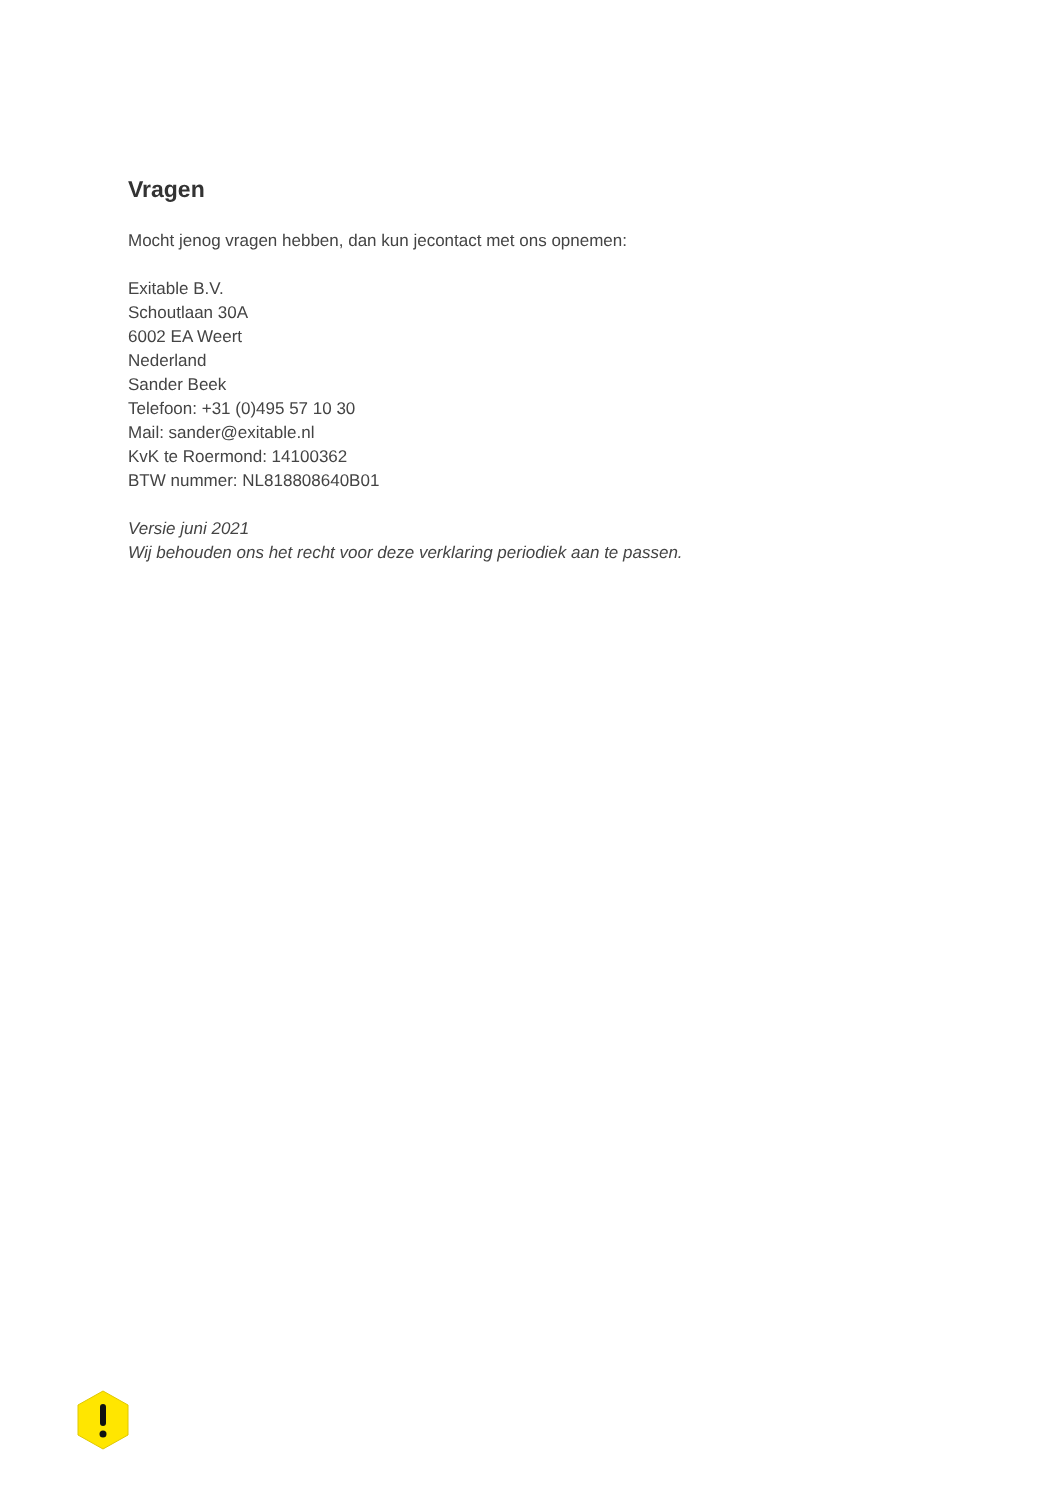Vragen
Mocht jenog vragen hebben, dan kun jecontact met ons opnemen:
Exitable B.V.
Schoutlaan 30A
6002 EA Weert
Nederland
Sander Beek
Telefoon: +31 (0)495 57 10 30
Mail: sander@exitable.nl
KvK te Roermond: 14100362
BTW nummer: NL818808640B01
Versie juni 2021
Wij behouden ons het recht voor deze verklaring periodiek aan te passen.